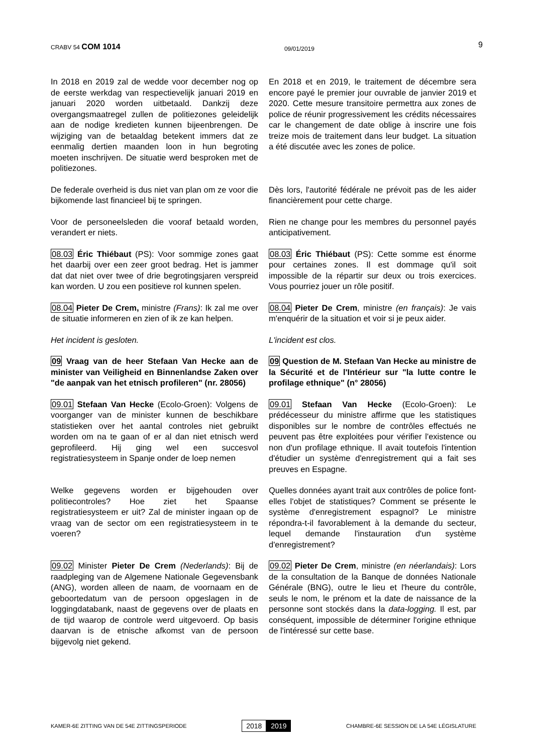CRABV 54 COM 1014
09/01/2019
9
In 2018 en 2019 zal de wedde voor december nog op de eerste werkdag van respectievelijk januari 2019 en januari 2020 worden uitbetaald. Dankzij deze overgangsmaatregel zullen de politiezones geleidelijk aan de nodige kredieten kunnen bijeenbrengen. De wijziging van de betaaldag betekent immers dat ze eenmalig dertien maanden loon in hun begroting moeten inschrijven. De situatie werd besproken met de politiezones.
En 2018 et en 2019, le traitement de décembre sera encore payé le premier jour ouvrable de janvier 2019 et 2020. Cette mesure transitoire permettra aux zones de police de réunir progressivement les crédits nécessaires car le changement de date oblige à inscrire une fois treize mois de traitement dans leur budget. La situation a été discutée avec les zones de police.
De federale overheid is dus niet van plan om ze voor die bijkomende last financieel bij te springen.
Dès lors, l'autorité fédérale ne prévoit pas de les aider financièrement pour cette charge.
Voor de personeelsleden die vooraf betaald worden, verandert er niets.
Rien ne change pour les membres du personnel payés anticipativement.
08.03 Éric Thiébaut (PS): Voor sommige zones gaat het daarbij over een zeer groot bedrag. Het is jammer dat dat niet over twee of drie begrotingsjaren verspreid kan worden. U zou een positieve rol kunnen spelen.
08.03 Éric Thiébaut (PS): Cette somme est énorme pour certaines zones. Il est dommage qu'il soit impossible de la répartir sur deux ou trois exercices. Vous pourriez jouer un rôle positif.
08.04 Pieter De Crem, ministre (Frans): Ik zal me over de situatie informeren en zien of ik ze kan helpen.
08.04 Pieter De Crem, ministre (en français): Je vais m'enquérir de la situation et voir si je peux aider.
Het incident is gesloten. L'incident est clos.
09 Vraag van de heer Stefaan Van Hecke aan de minister van Veiligheid en Binnenlandse Zaken over "de aanpak van het etnisch profileren" (nr. 28056)
09 Question de M. Stefaan Van Hecke au ministre de la Sécurité et de l'Intérieur sur "la lutte contre le profilage ethnique" (n° 28056)
09.01 Stefaan Van Hecke (Ecolo-Groen): Volgens de voorganger van de minister kunnen de beschikbare statistieken over het aantal controles niet gebruikt worden om na te gaan of er al dan niet etnisch werd geprofileerd. Hij ging wel een succesvol registratiesysteem in Spanje onder de loep nemen
09.01 Stefaan Van Hecke (Ecolo-Groen): Le prédécesseur du ministre affirme que les statistiques disponibles sur le nombre de contrôles effectués ne peuvent pas être exploitées pour vérifier l'existence ou non d'un profilage ethnique. Il avait toutefois l'intention d'étudier un système d'enregistrement qui a fait ses preuves en Espagne.
Welke gegevens worden er bijgehouden over politiecontroles? Hoe ziet het Spaanse registratiesysteem er uit? Zal de minister ingaan op de vraag van de sector om een registratiesysteem in te voeren?
Quelles données ayant trait aux contrôles de police font-elles l'objet de statistiques? Comment se présente le système d'enregistrement espagnol? Le ministre répondra-t-il favorablement à la demande du secteur, lequel demande l'instauration d'un système d'enregistrement?
09.02 Minister Pieter De Crem (Nederlands): Bij de raadpleging van de Algemene Nationale Gegevensbank (ANG), worden alleen de naam, de voornaam en de geboortedatum van de persoon opgeslagen in de loggingdatabank, naast de gegevens over de plaats en de tijd waarop de controle werd uitgevoerd. Op basis daarvan is de etnische afkomst van de persoon bijgevolg niet gekend.
09.02 Pieter De Crem, ministre (en néerlandais): Lors de la consultation de la Banque de données Nationale Générale (BNG), outre le lieu et l'heure du contrôle, seuls le nom, le prénom et la date de naissance de la personne sont stockés dans la data-logging. Il est, par conséquent, impossible de déterminer l'origine ethnique de l'intéressé sur cette base.
KAMER-6E ZITTING VAN DE 54E ZITTINGSPERIODE
2018 2019
CHAMBRE-6E SESSION DE LA 54E LÉGISLATURE